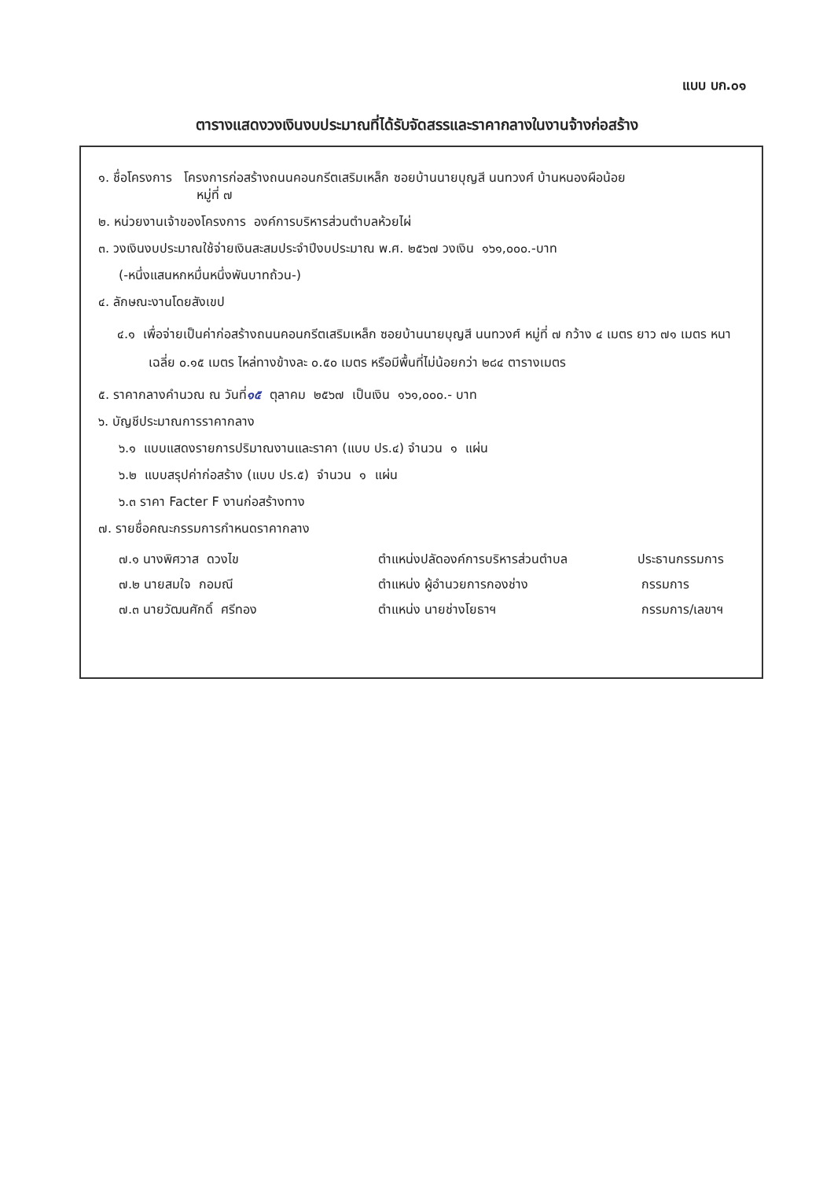แบบ บก.๐๑
ตารางแสดงวงเงินงบประมาณที่ได้รับจัดสรรและราคากลางในงานจ้างก่อสร้าง
๑. ชื่อโครงการ โครงการก่อสร้างถนนคอนกรีตเสริมเหล็ก ซอยบ้านนายบุญสี นนทวงศ์ บ้านหนองผือน้อย
หมู่ที่ ๗
๒. หน่วยงานเจ้าของโครงการ องค์การบริหารส่วนตำบลห้วยไผ่
๓. วงเงินงบประมาณใช้จ่ายเงินสะสมประจำปีงบประมาณ พ.ศ. ๒๕๖๗ วงเงิน ๑๖๑,๐๐๐.-บาท
(-หนึ่งแสนหกหมื่นหนึ่งพันบาทถ้วน-)
๔. ลักษณะงานโดยสังเขป
๔.๑ เพื่อจ่ายเป็นค่าก่อสร้างถนนคอนกรีตเสริมเหล็ก ซอยบ้านนายบุญสี นนทวงศ์ หมู่ที่ ๗ กว้าง ๔ เมตร ยาว ๗๑ เมตร หนาเฉลี่ย ๐.๑๕ เมตร ไหล่ทางข้างละ ๐.๕๐ เมตร หรือมีพื้นที่ไม่น้อยกว่า ๒๘๔ ตารางเมตร
๕. ราคากลางคำนวณ ณ วันที่๑๕ ตุลาคม ๒๕๖๗ เป็นเงิน ๑๖๑,๐๐๐.- บาท
๖. บัญชีประมาณการราคากลาง
๖.๑ แบบแสดงรายการปริมาณงานและราคา (แบบ ปร.๔) จำนวน ๑ แผ่น
๖.๒ แบบสรุปค่าก่อสร้าง (แบบ ปร.๕) จำนวน ๑ แผ่น
๖.๓ ราคา Facter F งานก่อสร้างทาง
๗. รายชื่อคณะกรรมการกำหนดราคากลาง
| ๗.๑ นางพิศวาส ดวงไข | ตำแหน่งปลัดองค์การบริหารส่วนตำบล | ประธานกรรมการ |
| ๗.๒ นายสมใจ กอมณี | ตำแหน่ง ผู้อำนวยการกองช่าง | กรรมการ |
| ๗.๓ นายวัฒนศักดิ์ ศรีทอง | ตำแหน่ง นายช่างโยธาฯ | กรรมการ/เลขาฯ |